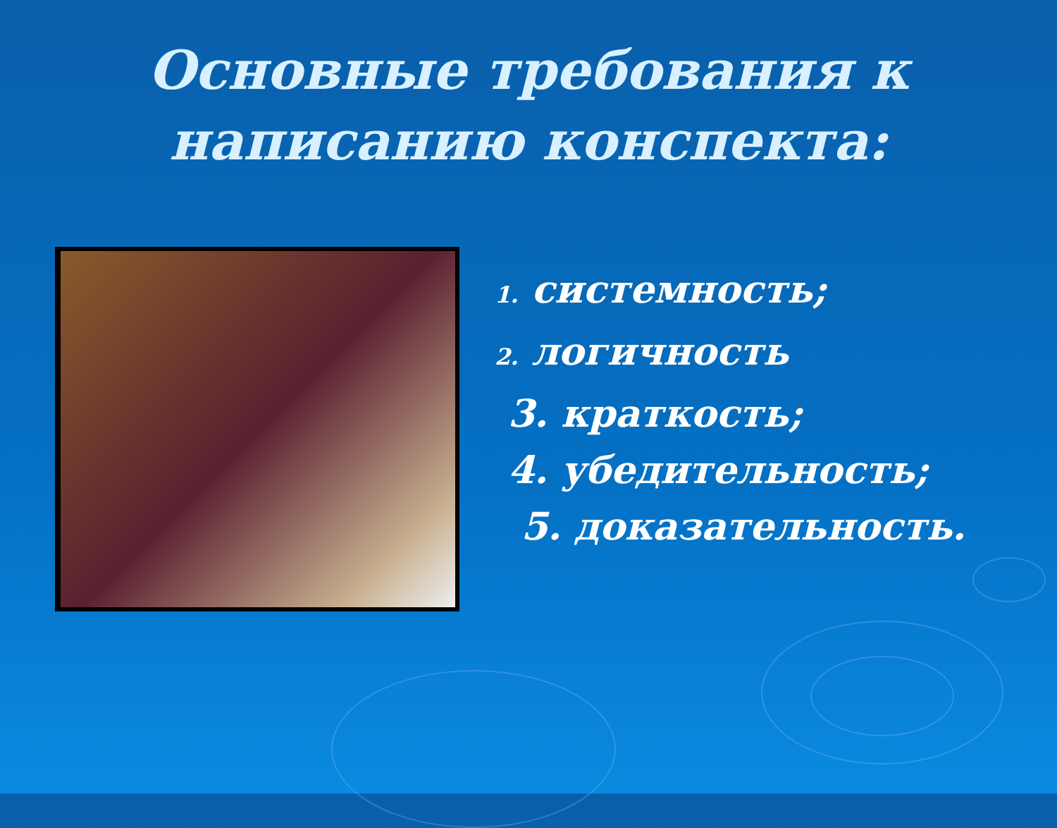Основные требования к
написанию конспекта:
1. системность;
2. логичность
3. краткость;
4. убедительность;
5. доказательность.